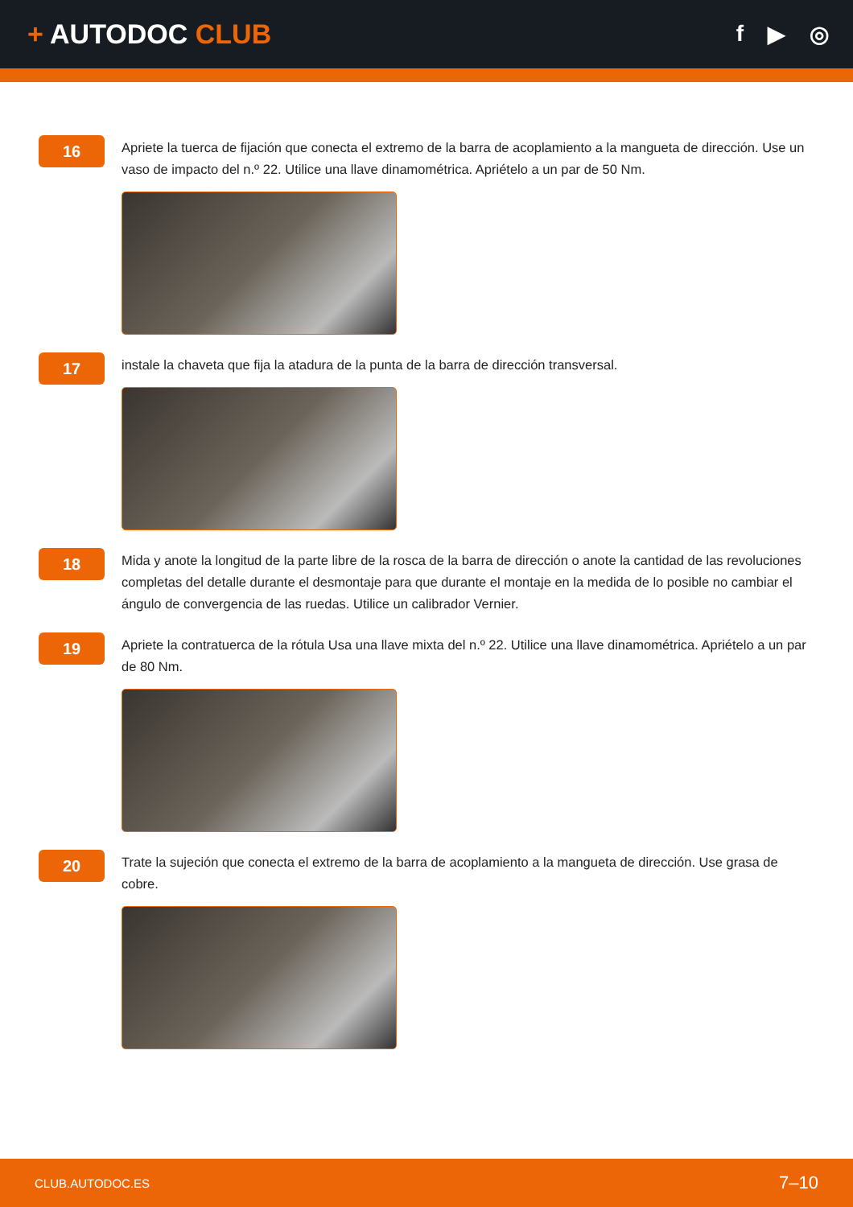+ AUTODOC CLUB
f ▶ ◎
16
Apriete la tuerca de fijación que conecta el extremo de la barra de acoplamiento a la mangueta de dirección. Use un vaso de impacto del n.º 22. Utilice una llave dinamométrica. Apriételo a un par de 50 Nm.
17
instale la chaveta que fija la atadura de la punta de la barra de dirección transversal.
18
Mida y anote la longitud de la parte libre de la rosca de la barra de dirección o anote la cantidad de las revoluciones completas del detalle durante el desmontaje para que durante el montaje en la medida de lo posible no cambiar el ángulo de convergencia de las ruedas. Utilice un calibrador Vernier.
19
Apriete la contratuerca de la rótula Usa una llave mixta del n.º 22. Utilice una llave dinamométrica. Apriételo a un par de 80 Nm.
20
Trate la sujeción que conecta el extremo de la barra de acoplamiento a la mangueta de dirección. Use grasa de cobre.
CLUB.AUTODOC.ES 7–10